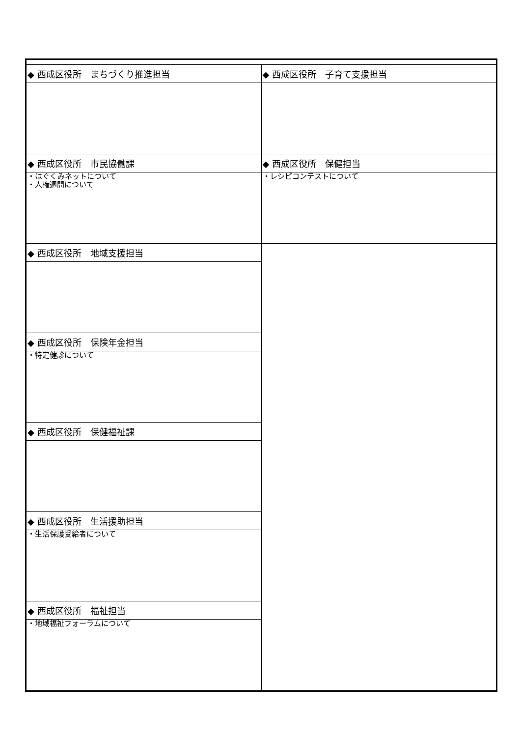| ◆ 西成区役所 まちづくり推進担当 | ◆ 西成区役所 子育て支援担当 |
| ◆ 西成区役所 市民協働課 | ◆ 西成区役所 保健担当 |
| ・はぐくみネットについて ・人権週間について | ・レシピコンテストについて |
| ◆ 西成区役所 地域支援担当 | |
| ◆ 西成区役所 保険年金担当 | |
| ・特定健診について | |
| ◆ 西成区役所 保健福祉課 | |
| ◆ 西成区役所 生活援助担当 | |
| ・生活保護受給者について | |
| ◆ 西成区役所 福祉担当 | |
| ・地域福祉フォーラムについて | |